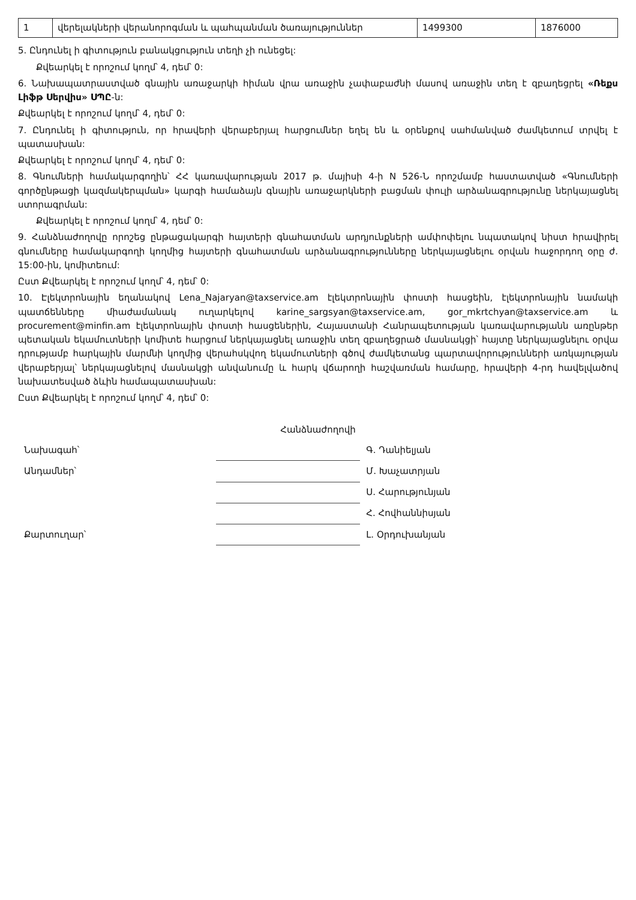| 1 | վերելակների վերանորոգման և պահպանման ծառայություններ | 1499300 | 1876000 |
5. Ընդունել ի գիտություն բանակցություն տեղի չի ունեցել:
Քվեարկել է որոշում կողմ՝ 4, դեմ՝ 0:
6. Նախապատրաստված գնային առաջարկի հիման վրա առաջին չափաբաժնի մասով առաջին տեղ է զբաղեցրել «Ռեքս Լիֆթ Սերվիս» ՍՊԸ-ն:
Քվեարկել է որոշում կողմ՝ 4, դեմ՝ 0:
7. Ընդունել ի գիտություն, որ հրավերի վերաբերյալ հարցումներ եղել են և օրենքով սահմանված ժամկետում տրվել է պատասխան:
Քվեարկել է որոշում կողմ՝ 4, դեմ՝ 0:
8. Գնումների համակարգողին՝ ՀՀ կառավարության 2017 թ. մայիսի 4-ի N 526-Ն որոշմամբ հաստատված «Գնումների գործընթացի կազմակերպման» կարգի համաձայն գնային առաջարկների բացման փուլի արձանագրությունը ներկայացնել ստորագրման:
Քվեարկել է որոշում կողմ՝ 4, դեմ՝ 0:
9. Հանձնաժողովը որոշեց ընթացակարգի հայտերի գնահատման արդյունքների ամփոփելու նպատակով նիստ հրավիրել գնումները համակարգողի կողմից հայտերի գնահատման արձանագրությունները ներկայացնելու օրվան հաջորդող օրը ժ. 15:00-ին, կոմիտեում:
Ըստ Քվեարկել է որոշում կողմ՝ 4, դեմ՝ 0:
10. Էլեկտրոնային եղանակով Lena_Najaryan@taxservice.am էլեկտրոնային փոստի հասցեին, էլեկտրոնային նամակի պատճենները միաժամանակ ուղարկելով karine_sargsyan@taxservice.am, gor_mkrtchyan@taxservice.am և procurement@minfin.am էլեկտրոնային փոստի հասցեներին, Հայաստանի Հանրապետության կառավարությանն առընթեր պետական եկամուտների կոմիտե հարցում ներկայացնել առաջին տեղ զբաղեցրած մասնակցի՝ հայտը ներկայացնելու օրվա դրությամբ հարկային մարմնի կողմից վերահսկվող եկամուտների գծով ժամկետանց պարտավորությունների առկայության վերաբերյալ՝ ներկայացնելով մասնակցի անվանումը և հարկ վճարողի հաշվառման համարը, հրավերի 4-րդ հավելվածով նախատեսված ձևին համապատասխան:
Ըստ Քվեարկել է որոշում կողմ՝ 4, դեմ՝ 0:
Հանձնաժողովի
| Նախագահ՝ | | Գ. Դանիելյան |
| Անդամներ՝ | | Մ. Խաչատրյան |
| | | Ս. Հարությունյան |
| | | Հ. Հովհաննիսյան |
| Քարտուղար՝ | | Լ. Օրդուխանյան |